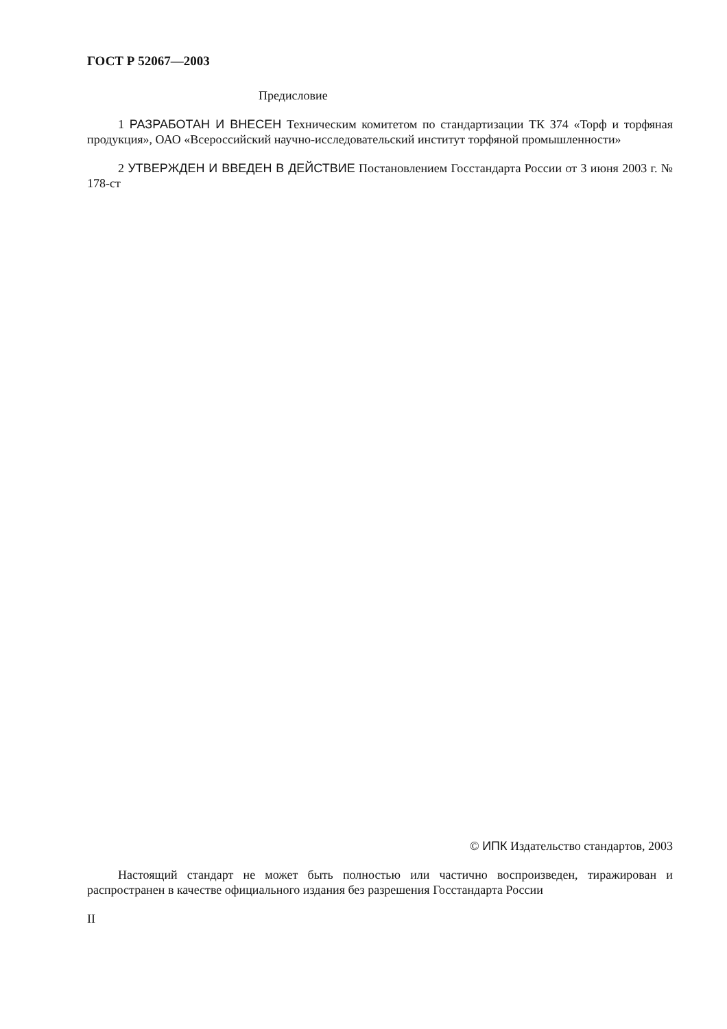ГОСТ Р 52067—2003
Предисловие
1 РАЗРАБОТАН И ВНЕСЕН Техническим комитетом по стандартизации ТК 374 «Торф и торфяная продукция», ОАО «Всероссийский научно-исследовательский институт торфяной промышленности»
2 УТВЕРЖДЕН И ВВЕДЕН В ДЕЙСТВИЕ Постановлением Госстандарта России от 3 июня 2003 г. № 178-ст
© ИПК Издательство стандартов, 2003
Настоящий стандарт не может быть полностью или частично воспроизведен, тиражирован и распространен в качестве официального издания без разрешения Госстандарта России
II